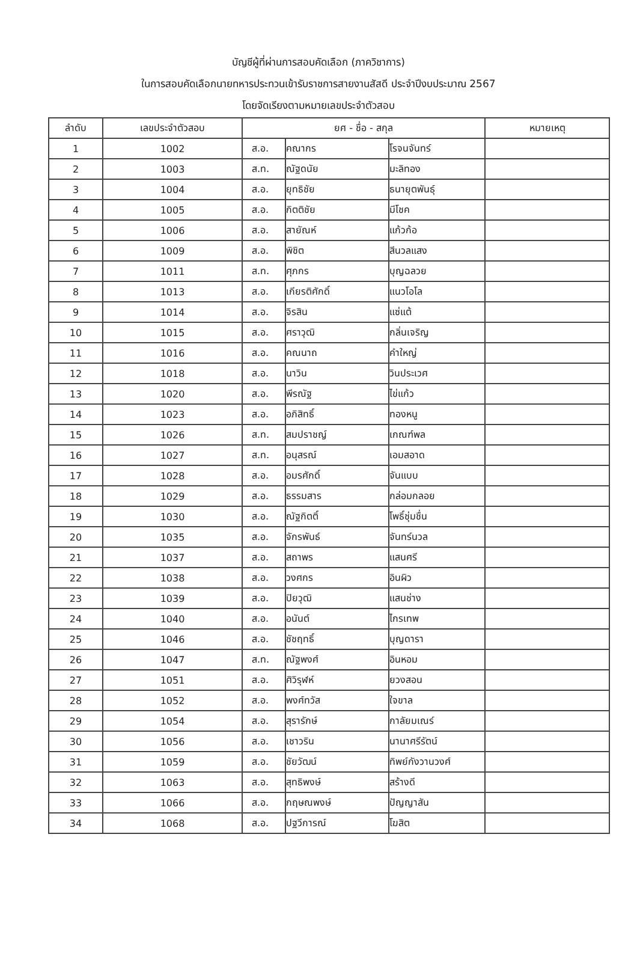บัญชีผู้ที่ผ่านการสอบคัดเลือก (ภาควิชาการ)
ในการสอบคัดเลือกนายทหารประทวนเข้ารับราชการสายงานสัสดี ประจำปีงบประมาณ 2567
โดยจัดเรียงตามหมายเลขประจำตัวสอบ
| ลำดับ | เลขประจำตัวสอบ | ยศ - ชื่อ - สกุล | | | หมายเหตุ |
| --- | --- | --- | --- | --- | --- |
| 1 | 1002 | ส.อ. | คณากร | โรจนจันทร์ | |
| 2 | 1003 | ส.ท. | ณัฐดนัย | มะลิทอง | |
| 3 | 1004 | ส.อ. | ยุทธิชัย | ธนายุตพันธุ์ | |
| 4 | 1005 | ส.อ. | กิตติชัย | มีโชค | |
| 5 | 1006 | ส.อ. | สายัณห์ | แก้วก้อ | |
| 6 | 1009 | ส.อ. | พิชิต | สีนวลแสง | |
| 7 | 1011 | ส.ท. | ศุภกร | บุญฉลวย | |
| 8 | 1013 | ส.อ. | เกียรติศักดิ์ | แนวโอโล | |
| 9 | 1014 | ส.อ. | จิรสิน | แซ่แต้ | |
| 10 | 1015 | ส.อ. | ศราวุฒิ | กลิ่นเจริญ | |
| 11 | 1016 | ส.อ. | คณนาถ | คำใหญ่ | |
| 12 | 1018 | ส.อ. | นาวิน | วินประเวศ | |
| 13 | 1020 | ส.อ. | พีรณัฐ | ไข่แก้ว | |
| 14 | 1023 | ส.อ. | อภิสิทธิ์ | ทองหนู | |
| 15 | 1026 | ส.ท. | สมปราชญ์ | เกณฑ์พล | |
| 16 | 1027 | ส.ท. | อนุสรณ์ | เอมสอาด | |
| 17 | 1028 | ส.อ. | อมรศักดิ์ | จันแบบ | |
| 18 | 1029 | ส.อ. | ธรรมสาร | กล่อมกลอย | |
| 19 | 1030 | ส.อ. | ณัฐกิตติ์ | โพธิ์ชุ่มชื่น | |
| 20 | 1035 | ส.อ. | จักรพันธ์ | จันทร์นวล | |
| 21 | 1037 | ส.อ. | สถาพร | แสนศรี | |
| 22 | 1038 | ส.อ. | วงศกร | อินผิว | |
| 23 | 1039 | ส.อ. | ปิยวุฒิ | แสนช่าง | |
| 24 | 1040 | ส.อ. | อนันต์ | ไกรเทพ | |
| 25 | 1046 | ส.อ. | ชัชฤทธิ์ | บุญดารา | |
| 26 | 1047 | ส.ท. | ณัฐพงศ์ | อินหอม | |
| 27 | 1051 | ส.อ. | ศิวิรุฬห์ | ยวงสอน | |
| 28 | 1052 | ส.อ. | พงศ์ทวัส | ใจขาล | |
| 29 | 1054 | ส.อ. | สุรารักษ์ | กาลัยมเณร์ | |
| 30 | 1056 | ส.อ. | เชาวริน | นานาศรีรัตน์ | |
| 31 | 1059 | ส.อ. | ชัยวัฒน์ | ทิพย์กังวานวงศ์ | |
| 32 | 1063 | ส.อ. | สุทธิพงษ์ | สร้างดี | |
| 33 | 1066 | ส.อ. | กฤษณพงษ์ | ปัญญาสัน | |
| 34 | 1068 | ส.อ. | ปฐวีการณ์ | โฆสิต | |